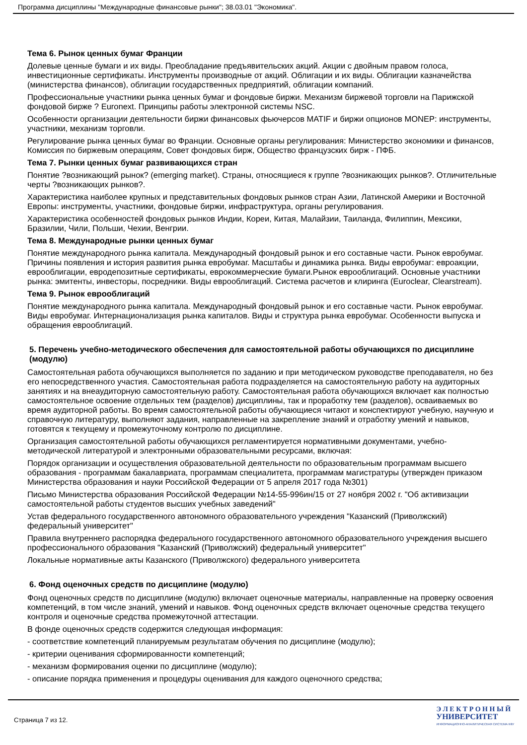Программа дисциплины "Международные финансовые рынки"; 38.03.01 "Экономика".
Тема 6. Рынок ценных бумаг Франции
Долевые ценные бумаги и их виды. Преобладание предъявительских акций. Акции с двойным правом голоса, инвестиционные сертификаты. Инструменты производные от акций. Облигации и их виды. Облигации казначейства (министерства финансов), облигации государственных предприятий, облигации компаний.
Профессиональные участники рынка ценных бумаг и фондовые биржи. Механизм биржевой торговли на Парижской фондовой бирже ? Euronext. Принципы работы электронной системы NSC.
Особенности организации деятельности биржи финансовых фьючерсов MATIF и биржи опционов MONEP: инструменты, участники, механизм торговли.
Регулирование рынка ценных бумаг во Франции. Основные органы регулирования: Министерство экономики и финансов, Комиссия по биржевым операциям, Совет фондовых бирж, Общество французских бирж - ПФБ.
Тема 7. Рынки ценных бумаг развивающихся стран
Понятие ?возникающий рынок? (emerging market). Страны, относящиеся к группе ?возникающих рынков?. Отличительные черты ?возникающих рынков?.
Характеристика наиболее крупных и представительных фондовых рынков стран Азии, Латинской Америки и Восточной Европы: инструменты, участники, фондовые биржи, инфраструктура, органы регулирования.
Характеристика особенностей фондовых рынков Индии, Кореи, Китая, Малайзии, Таиланда, Филиппин, Мексики, Бразилии, Чили, Польши, Чехии, Венгрии.
Тема 8. Международные рынки ценных бумаг
Понятие международного рынка капитала. Международный фондовый рынок и его составные части. Рынок евробумаг. Причины появления и история развития рынка евробумаг. Масштабы и динамика рынка. Виды евробумаг: евроакции, еврооблигации, евродепозитные сертификаты, еврокоммерческие бумаги.Рынок еврооблигаций. Основные участники рынка: эмитенты, инвесторы, посредники. Виды еврооблигаций. Система расчетов и клиринга (Euroclear, Clearstream).
Тема 9. Рынок еврооблигаций
Понятие международного рынка капитала. Международный фондовый рынок и его составные части. Рынок евробумаг. Виды евробумаг. Интернационализация рынка капиталов. Виды и структура рынка евробумаг. Особенности выпуска и обращения еврооблигаций.
5. Перечень учебно-методического обеспечения для самостоятельной работы обучающихся по дисциплине (модулю)
Самостоятельная работа обучающихся выполняется по заданию и при методическом руководстве преподавателя, но без его непосредственного участия. Самостоятельная работа подразделяется на самостоятельную работу на аудиторных занятиях и на внеаудиторную самостоятельную работу. Самостоятельная работа обучающихся включает как полностью самостоятельное освоение отдельных тем (разделов) дисциплины, так и проработку тем (разделов), осваиваемых во время аудиторной работы. Во время самостоятельной работы обучающиеся читают и конспектируют учебную, научную и справочную литературу, выполняют задания, направленные на закрепление знаний и отработку умений и навыков, готовятся к текущему и промежуточному контролю по дисциплине.
Организация самостоятельной работы обучающихся регламентируется нормативными документами, учебно-методической литературой и электронными образовательными ресурсами, включая:
Порядок организации и осуществления образовательной деятельности по образовательным программам высшего образования - программам бакалавриата, программам специалитета, программам магистратуры (утвержден приказом Министерства образования и науки Российской Федерации от 5 апреля 2017 года №301)
Письмо Министерства образования Российской Федерации №14-55-996ин/15 от 27 ноября 2002 г. "Об активизации самостоятельной работы студентов высших учебных заведений"
Устав федерального государственного автономного образовательного учреждения "Казанский (Приволжский) федеральный университет"
Правила внутреннего распорядка федерального государственного автономного образовательного учреждения высшего профессионального образования "Казанский (Приволжский) федеральный университет"
Локальные нормативные акты Казанского (Приволжского) федерального университета
6. Фонд оценочных средств по дисциплине (модулю)
Фонд оценочных средств по дисциплине (модулю) включает оценочные материалы, направленные на проверку освоения компетенций, в том числе знаний, умений и навыков. Фонд оценочных средств включает оценочные средства текущего контроля и оценочные средства промежуточной аттестации.
В фонде оценочных средств содержится следующая информация:
- соответствие компетенций планируемым результатам обучения по дисциплине (модулю);
- критерии оценивания сформированности компетенций;
- механизм формирования оценки по дисциплине (модулю);
- описание порядка применения и процедуры оценивания для каждого оценочного средства;
Страница 7 из 12.
Э Л Е К Т Р О Н Н Ы Й
УНИВЕРСИТЕТ
ИНФОРМАЦИОННО-АНАЛИТИЧЕСКАЯ СИСТЕМА КФУ